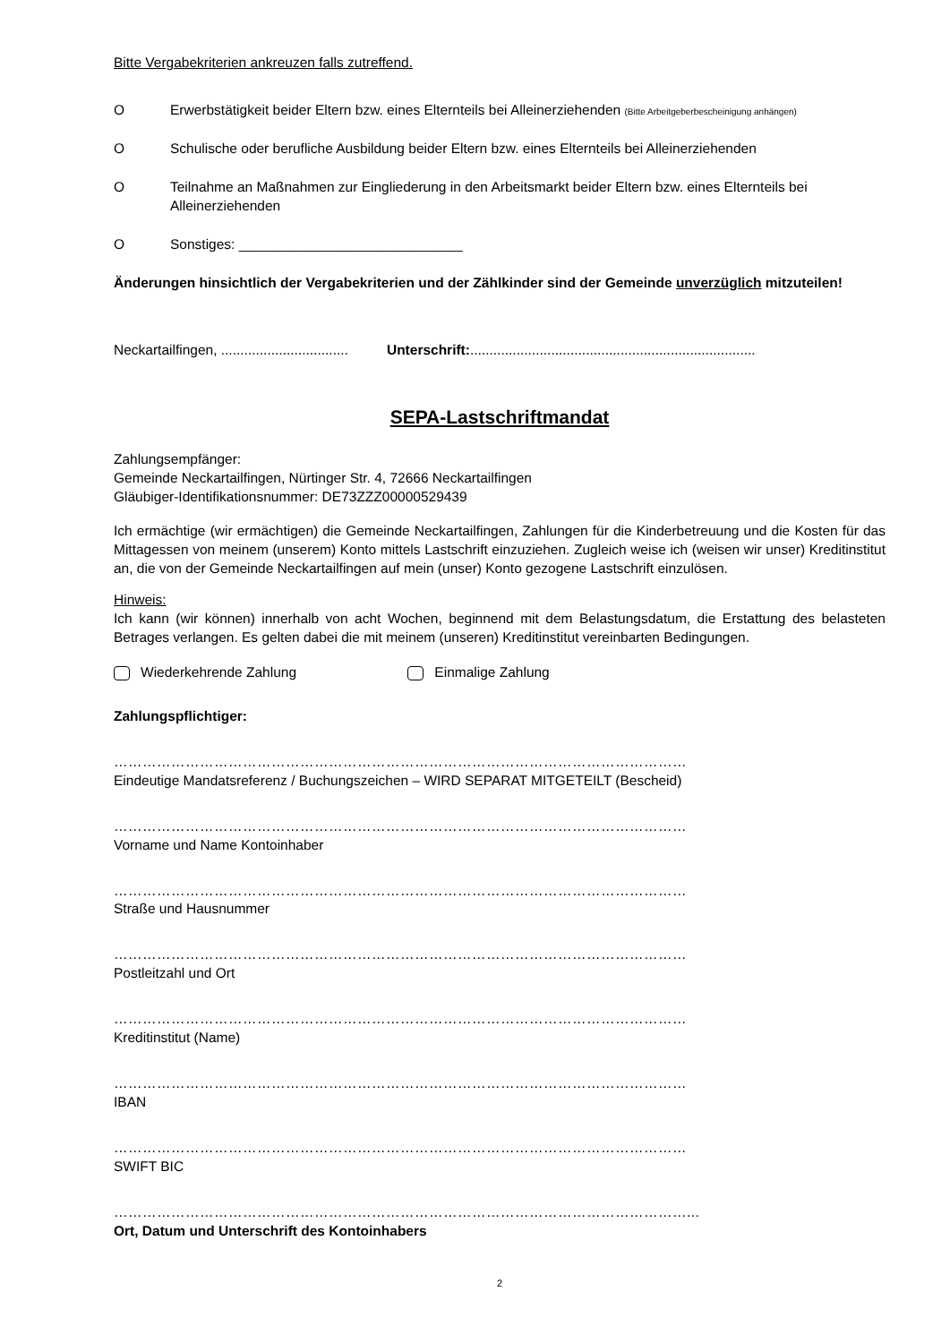Bitte Vergabekriterien ankreuzen falls zutreffend.
O Erwerbstätigkeit beider Eltern bzw. eines Elternteils bei Alleinerziehenden (Bitte Arbeitgeberbescheinigung anhängen)
O Schulische oder berufliche Ausbildung beider Eltern bzw. eines Elternteils bei Alleinerziehenden
O Teilnahme an Maßnahmen zur Eingliederung in den Arbeitsmarkt beider Eltern bzw. eines Elternteils bei Alleinerziehenden
O Sonstiges: _____________________________
Änderungen hinsichtlich der Vergabekriterien und der Zählkinder sind der Gemeinde unverzüglich mitzuteilen!
Neckartailfingen, ................................. Unterschrift:..........................................................................
SEPA-Lastschriftmandat
Zahlungsempfänger:
Gemeinde Neckartailfingen, Nürtinger Str. 4, 72666 Neckartailfingen
Gläubiger-Identifikationsnummer: DE73ZZZ00000529439
Ich ermächtige (wir ermächtigen) die Gemeinde Neckartailfingen, Zahlungen für die Kinderbetreuung und die Kosten für das Mittagessen von meinem (unserem) Konto mittels Lastschrift einzuziehen. Zugleich weise ich (weisen wir unser) Kreditinstitut an, die von der Gemeinde Neckartailfingen auf mein (unser) Konto gezogene Lastschrift einzulösen.
Hinweis:
Ich kann (wir können) innerhalb von acht Wochen, beginnend mit dem Belastungsdatum, die Erstattung des belasteten Betrages verlangen. Es gelten dabei die mit meinem (unseren) Kreditinstitut vereinbarten Bedingungen.
Wiederkehrende Zahlung Einmalige Zahlung
Zahlungspflichtiger:
…………………………………………………………………………………………………………
Eindeutige Mandatsreferenz / Buchungszeichen – WIRD SEPARAT MITGETEILT (Bescheid)
…………………………………………………………………………………………………………
Vorname und Name Kontoinhaber
…………………………………………………………………………………………………………
Straße und Hausnummer
…………………………………………………………………………………………………………
Postleitzahl und Ort
…………………………………………………………………………………………………………
Kreditinstitut (Name)
…………………………………………………………………………………………………………
IBAN
…………………………………………………………………………………………………………
SWIFT BIC
…………………………………………………………………………………………………………...
Ort, Datum und Unterschrift des Kontoinhabers
2